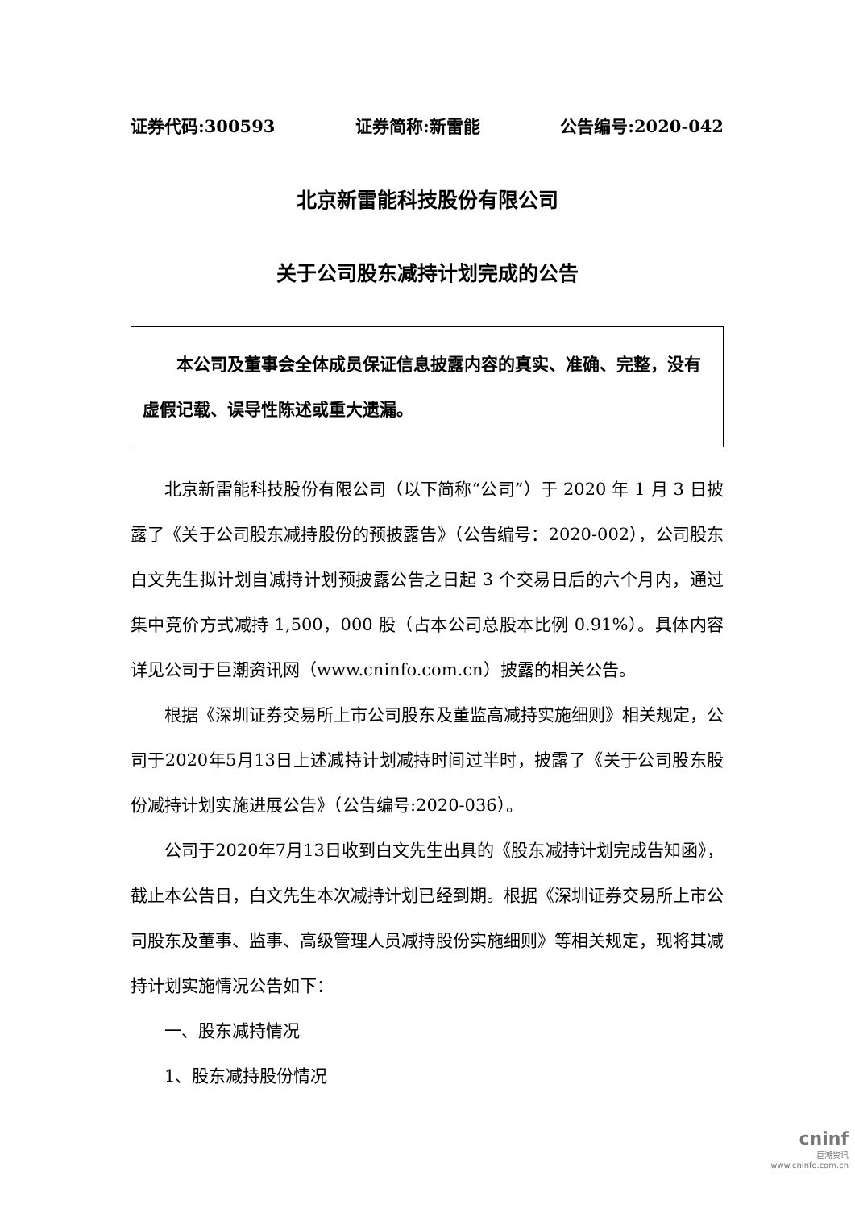证券代码:300593 证券简称:新雷能 公告编号:2020-042
北京新雷能科技股份有限公司
关于公司股东减持计划完成的公告
  本公司及董事会全体成员保证信息披露内容的真实、准确、完整，没有虚假记载、误导性陈述或重大遗漏。
北京新雷能科技股份有限公司（以下简称“公司”）于 2020 年 1 月 3 日披露了《关于公司股东减持股份的预披露告》（公告编号：2020-002），公司股东白文先生拟计划自减持计划预披露公告之日起 3 个交易日后的六个月内，通过集中竞价方式减持 1,500，000 股（占本公司总股本比例 0.91%）。具体内容详见公司于巨潮资讯网（www.cninfo.com.cn）披露的相关公告。
根据《深圳证券交易所上市公司股东及董监高减持实施细则》相关规定，公司于2020年5月13日上述减持计划减持时间过半时，披露了《关于公司股东股份减持计划实施进展公告》（公告编号:2020-036）。
公司于2020年7月13日收到白文先生出具的《股东减持计划完成告知函》，截止本公告日，白文先生本次减持计划已经到期。根据《深圳证券交易所上市公司股东及董事、监事、高级管理人员减持股份实施细则》等相关规定，现将其减持计划实施情况公告如下：
一、股东减持情况
1、股东减持股份情况
cninf
巨潮资讯
www.cninfo.com.cn